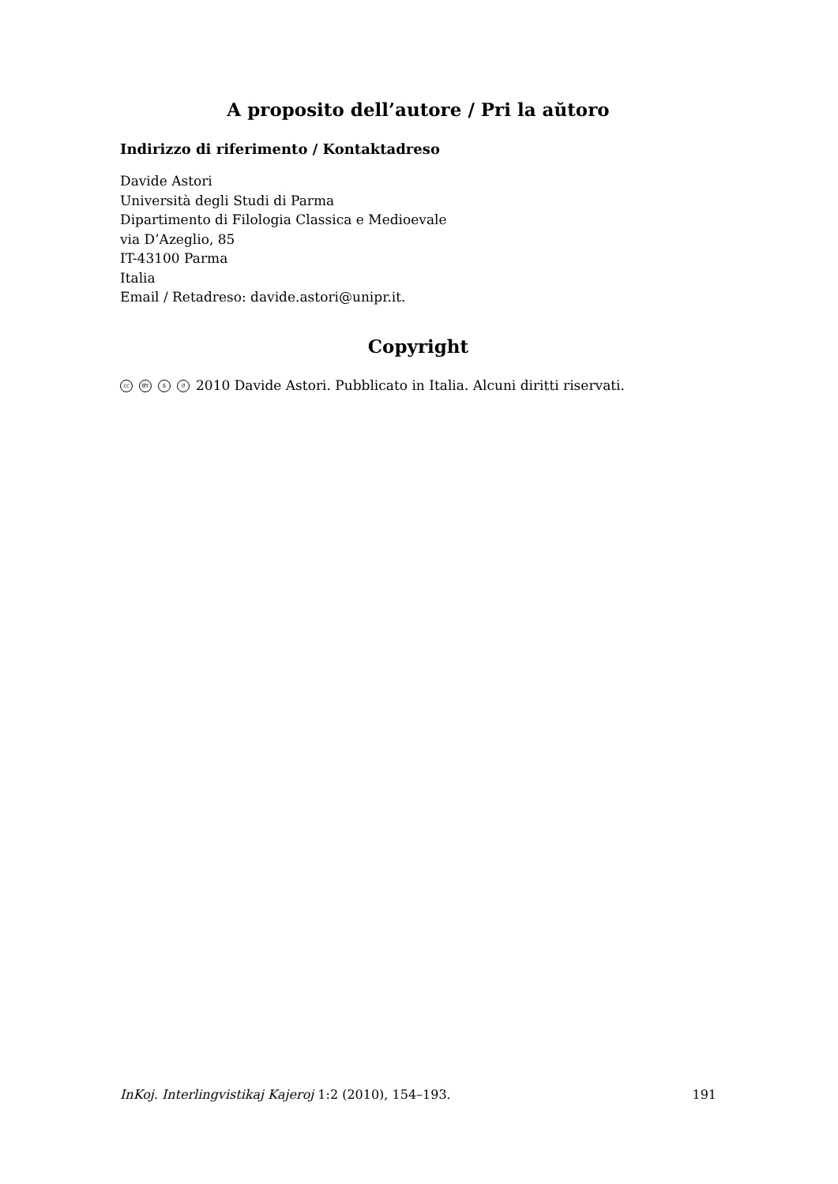A proposito dell’autore / Pri la aŭtoro
Indirizzo di riferimento / Kontaktadreso
Davide Astori
Università degli Studi di Parma
Dipartimento di Filologia Classica e Medioevale
via D’Azeglio, 85
IT-43100 Parma
Italia
Email / Retadreso: davide.astori@unipr.it.
Copyright
cc BY $ ↺ 2010 Davide Astori. Pubblicato in Italia. Alcuni diritti riservati.
InKoj. Interlingvistikaj Kajeroj 1:2 (2010), 154–193. 191